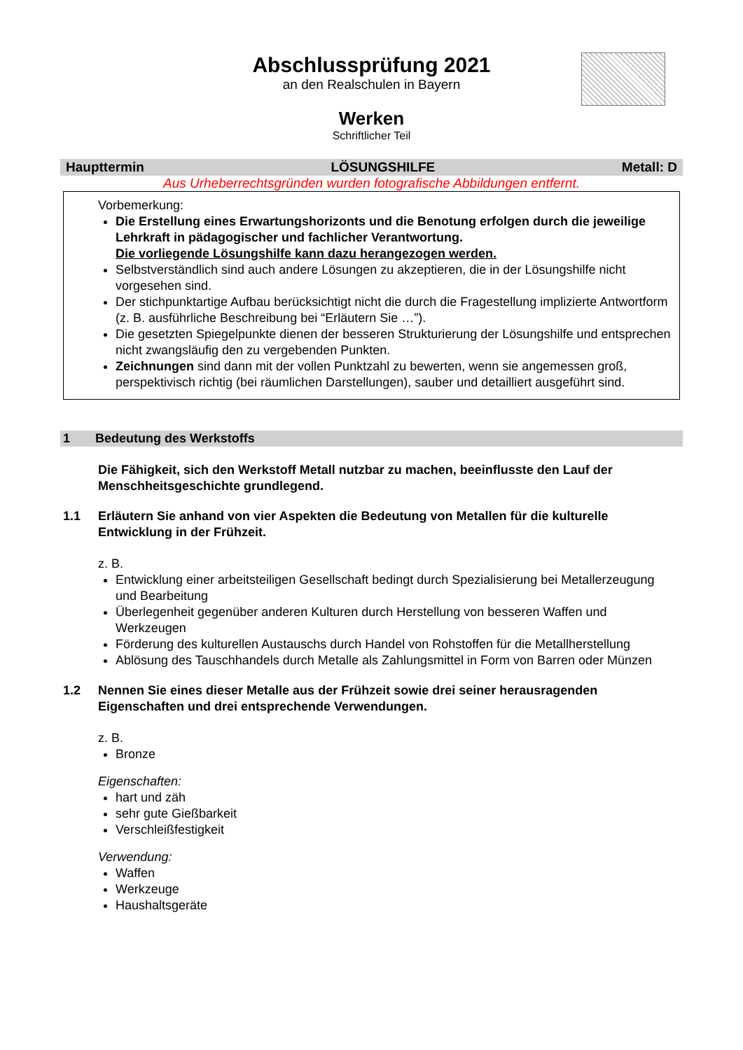Abschlussprüfung 2021
an den Realschulen in Bayern
Werken
Schriftlicher Teil
Haupttermin LÖSUNGSHILFE Metall: D
Aus Urheberrechtsgründen wurden fotografische Abbildungen entfernt.
Vorbemerkung:
Die Erstellung eines Erwartungshorizonts und die Benotung erfolgen durch die jeweilige Lehrkraft in pädagogischer und fachlicher Verantwortung.
Die vorliegende Lösungshilfe kann dazu herangezogen werden.
Selbstverständlich sind auch andere Lösungen zu akzeptieren, die in der Lösungshilfe nicht vorgesehen sind.
Der stichpunktartige Aufbau berücksichtigt nicht die durch die Fragestellung implizierte Antwortform (z. B. ausführliche Beschreibung bei “Erläutern Sie …”).
Die gesetzten Spiegelpunkte dienen der besseren Strukturierung der Lösungshilfe und entsprechen nicht zwangsläufig den zu vergebenden Punkten.
Zeichnungen sind dann mit der vollen Punktzahl zu bewerten, wenn sie angemessen groß, perspektivisch richtig (bei räumlichen Darstellungen), sauber und detailliert ausgeführt sind.
1 Bedeutung des Werkstoffs
Die Fähigkeit, sich den Werkstoff Metall nutzbar zu machen, beeinflusste den Lauf der Menschheitsgeschichte grundlegend.
1.1 Erläutern Sie anhand von vier Aspekten die Bedeutung von Metallen für die kulturelle Entwicklung in der Frühzeit.
z. B.
Entwicklung einer arbeitsteiligen Gesellschaft bedingt durch Spezialisierung bei Metallerzeugung und Bearbeitung
Überlegenheit gegenüber anderen Kulturen durch Herstellung von besseren Waffen und Werkzeugen
Förderung des kulturellen Austauschs durch Handel von Rohstoffen für die Metallherstellung
Ablösung des Tauschhandels durch Metalle als Zahlungsmittel in Form von Barren oder Münzen
1.2 Nennen Sie eines dieser Metalle aus der Frühzeit sowie drei seiner herausragenden Eigenschaften und drei entsprechende Verwendungen.
z. B.
Bronze
Eigenschaften:
hart und zäh
sehr gute Gießbarkeit
Verschleißfestigkeit
Verwendung:
Waffen
Werkzeuge
Haushaltsgeräte